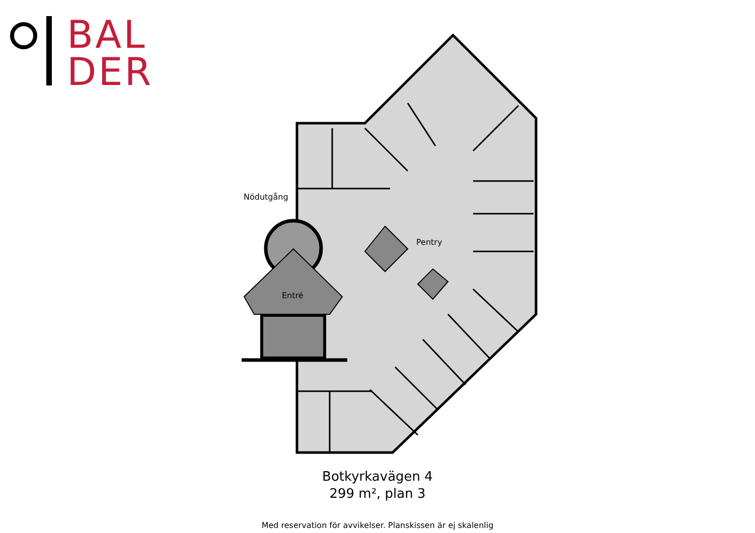BAL
DER
Nödutgång
Pentry
Entré
Botkyrkavägen 4
299 m², plan 3
Med reservation för avvikelser. Planskissen är ej skalenlig